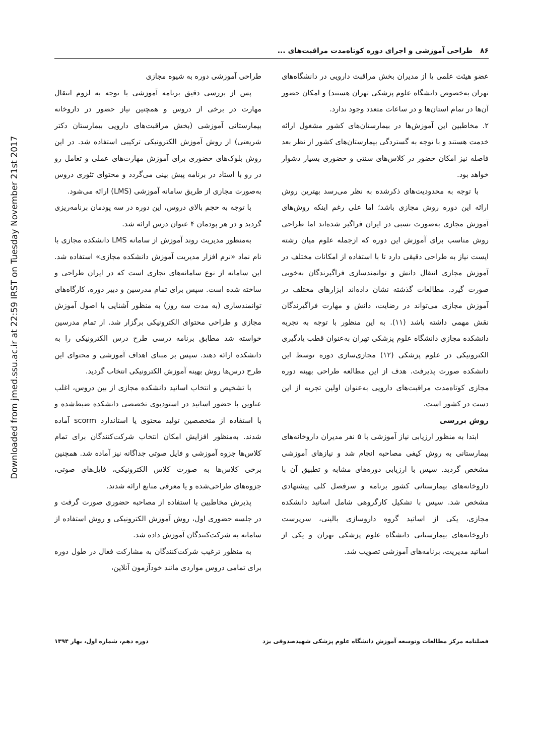Downloaded from jmed.ssu.ac.ir at 22:59 IRST on Tuesday November 21st 2017
۸۶ طراحی آموزشی و اجرای دوره کوتاه‌مدت مراقبت‌های ...
عضو هیئت علمی یا از مدیران بخش مراقبت دارویی در دانشگاه‌های تهران به‌خصوص دانشگاه علوم پزشکی تهران هستند) و امکان حضور آن‌ها در تمام استان‌ها و در ساعات متعدد وجود ندارد.
۲. مخاطبین این آموزش‌ها در بیمارستان‌های کشور مشغول ارائه خدمت هستند و با توجه به گستردگی بیمارستان‌های کشور از نظر بعد فاصله نیز امکان حضور در کلاس‌های سنتی و حضوری بسیار دشوار خواهد بود.
با توجه به محدودیت‌های ذکرشده به نظر می‌رسد بهترین روش ارائه این دوره روش مجازی باشد؛ اما علی رغم اینکه روش‌های آموزش مجازی به‌صورت نسبی در ایران فراگیر شده‌اند اما طراحی روش مناسب برای آموزش این دوره که ازجمله علوم میان رشته ایست نیاز به طراحی دقیقی دارد تا با استفاده از امکانات مختلف در آموزش مجازی انتقال دانش و توانمندسازی فراگیرندگان به‌خوبی صورت گیرد. مطالعات گذشته نشان داده‌اند ابزارهای مختلف در آموزش مجازی می‌تواند در رضایت، دانش و مهارت فراگیرندگان نقش مهمی داشته باشد (۱۱). به این منظور با توجه به تجربه دانشکده مجازی دانشگاه علوم پزشکی تهران به‌عنوان قطب یادگیری الکترونیکی در علوم پزشکی (۱۲) مجازی‌سازی دوره توسط این دانشکده صورت پذیرفت. هدف از این مطالعه طراحی بهینه دوره مجازی کوتاه‌مدت مراقبت‌های دارویی به‌عنوان اولین تجربه از این دست در کشور است.
روش بررسی
ابتدا به منظور ارزیابی نیاز آموزشی با ۵ نفر مدیران داروخانه‌های بیمارستانی به روش کیفی مصاحبه انجام شد و نیازهای آموزشی مشخص گردید. سپس با ارزیابی دوره‌های مشابه و تطبیق آن با داروخانه‌های بیمارستانی کشور برنامه و سرفصل کلی پیشنهادی مشخص شد. سپس با تشکیل کارگروهی شامل اساتید دانشکده مجازی، یکی از اساتید گروه داروسازی بالینی، سرپرست داروخانه‌های بیمارستانی دانشگاه علوم پزشکی تهران و یکی از اساتید مدیریت، برنامه‌های آموزشی تصویب شد.
طراحی آموزشی دوره به شیوه مجازی
پس از بررسی دقیق برنامه آموزشی با توجه به لزوم انتقال مهارت در برخی از دروس و همچنین نیاز حضور در داروخانه بیمارستانی آموزشی (بخش مراقبت‌های دارویی بیمارستان دکتر شریعتی) از روش آموزش الکترونیکی ترکیبی استفاده شد. در این روش بلوک‌های حضوری برای آموزش مهارت‌های عملی و تعامل رو در رو با استاد در برنامه پیش بینی می‌گردد و محتوای تئوری دروس به‌صورت مجازی از طریق سامانه آموزشی (LMS) ارائه می‌شود.
با توجه به حجم بالای دروس، این دوره در سه پودمان برنامه‌ریزی گردید و در هر پودمان ۴ عنوان درس ارائه شد.
به‌منظور مدیریت روند آموزش از سامانه LMS دانشکده مجازی با نام نماد «نرم افزار مدیریت آموزش دانشکده مجازی» استفاده شد. این سامانه از نوع سامانه‌های تجاری است که در ایران طراحی و ساخته شده است. سپس برای تمام مدرسین و دبیر دوره، کارگاه‌های توانمندسازی (به مدت سه روز) به منظور آشنایی با اصول آموزش مجازی و طراحی محتوای الکترونیکی برگزار شد. از تمام مدرسین خواسته شد مطابق برنامه درسی طرح درس الکترونیکی را به دانشکده ارائه دهند. سپس بر مبنای اهداف آموزشی و محتوای این طرح درس‌ها روش بهینه آموزش الکترونیکی انتخاب گردید.
با تشخیص و انتخاب اساتید دانشکده مجازی از بین دروس، اغلب عناوین با حضور اساتید در استودیوی تخصصی دانشکده ضبط‌شده و با استفاده از متخصصین تولید محتوی یا استاندارد scorm آماده شدند. به‌منظور افزایش امکان انتخاب شرکت‌کنندگان برای تمام کلاس‌ها جزوه آموزشی و فایل صوتی جداگانه نیز آماده شد. همچنین برخی کلاس‌ها به صورت کلاس الکترونیکی، فایل‌های صوتی، جزوه‌های طراحی‌شده و یا معرفی منابع ارائه شدند.
پذیرش مخاطبین با استفاده از مصاحبه حضوری صورت گرفت و در جلسه حضوری اول، روش آموزش الکترونیکی و روش استفاده از سامانه به شرکت‌کنندگان آموزش داده شد.
به منظور ترغیب شرکت‌کنندگان به مشارکت فعال در طول دوره برای تمامی دروس مواردی مانند خودآزمون آنلاین،
فصلنامه مرکز مطالعات وتوسعه آموزش دانشگاه علوم پزشکی شهیدصدوقی یزد دوره دهم، شماره اول، بهار ۱۳۹۴